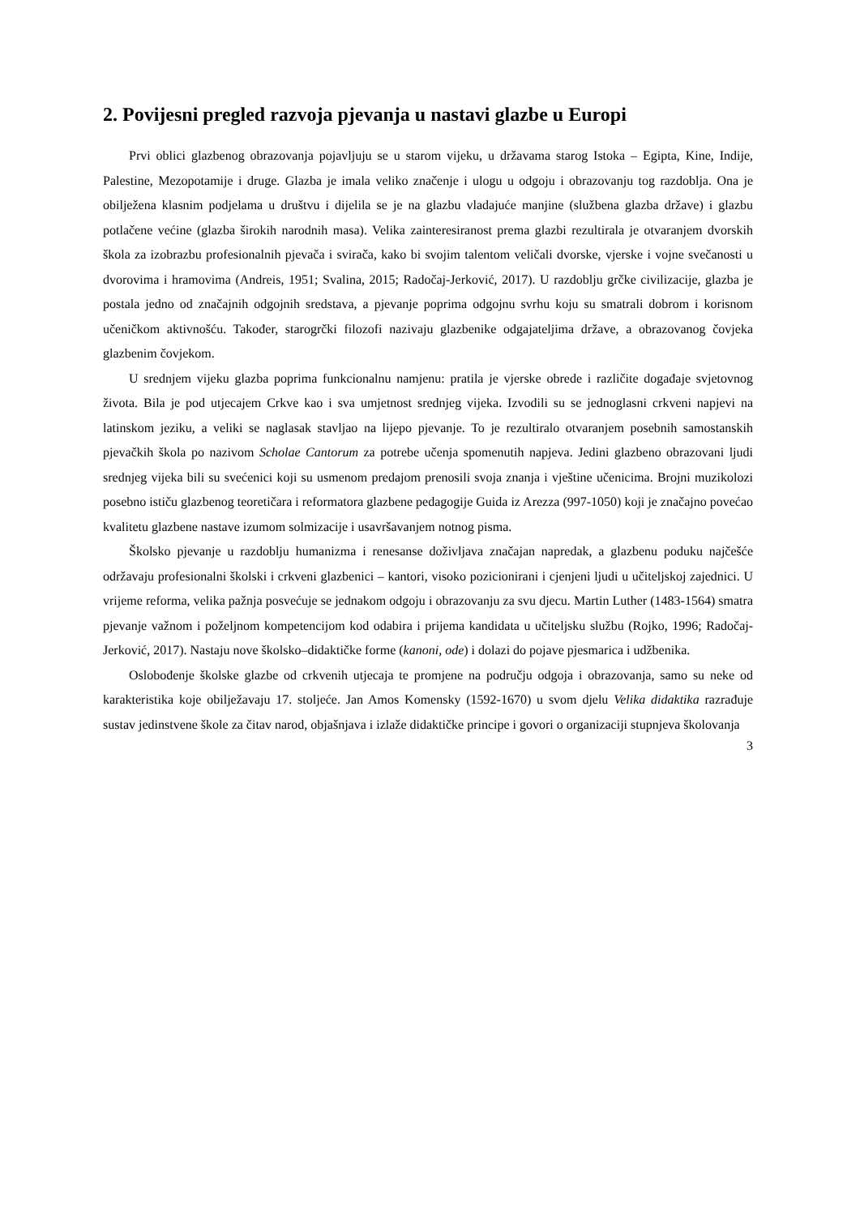2. Povijesni pregled razvoja pjevanja u nastavi glazbe u Europi
Prvi oblici glazbenog obrazovanja pojavljuju se u starom vijeku, u državama starog Istoka – Egipta, Kine, Indije, Palestine, Mezopotamije i druge. Glazba je imala veliko značenje i ulogu u odgoju i obrazovanju tog razdoblja. Ona je obilježena klasnim podjelama u društvu i dijelila se je na glazbu vladajuće manjine (službena glazba države) i glazbu potlačene većine (glazba širokih narodnih masa). Velika zainteresiranost prema glazbi rezultirala je otvaranjem dvorskih škola za izobrazbu profesionalnih pjevača i svirača, kako bi svojim talentom veličali dvorske, vjerske i vojne svečanosti u dvorovima i hramovima (Andreis, 1951; Svalina, 2015; Radočaj-Jerković, 2017). U razdoblju grčke civilizacije, glazba je postala jedno od značajnih odgojnih sredstava, a pjevanje poprima odgojnu svrhu koju su smatrali dobrom i korisnom učeničkom aktivnošću. Također, starogrčki filozofi nazivaju glazbenike odgajateljima države, a obrazovanog čovjeka glazbenim čovjekom.
U srednjem vijeku glazba poprima funkcionalnu namjenu: pratila je vjerske obrede i različite događaje svjetovnog života. Bila je pod utjecajem Crkve kao i sva umjetnost srednjeg vijeka. Izvodili su se jednoglasni crkveni napjevi na latinskom jeziku, a veliki se naglasak stavljao na lijepo pjevanje. To je rezultiralo otvaranjem posebnih samostanskih pjevačkih škola po nazivom Scholae Cantorum za potrebe učenja spomenutih napjeva. Jedini glazbeno obrazovani ljudi srednjeg vijeka bili su svećenici koji su usmenom predajom prenosili svoja znanja i vještine učenicima. Brojni muzikolozi posebno ističu glazbenog teoretičara i reformatora glazbene pedagogije Guida iz Arezza (997-1050) koji je značajno povećao kvalitetu glazbene nastave izumom solmizacije i usavršavanjem notnog pisma.
Školsko pjevanje u razdoblju humanizma i renesanse doživljava značajan napredak, a glazbenu poduku najčešće održavaju profesionalni školski i crkveni glazbenici – kantori, visoko pozicionirani i cjenjeni ljudi u učiteljskoj zajednici. U vrijeme reforma, velika pažnja posvećuje se jednakom odgoju i obrazovanju za svu djecu. Martin Luther (1483-1564) smatra pjevanje važnom i poželjnom kompetencijom kod odabira i prijema kandidata u učiteljsku službu (Rojko, 1996; Radočaj-Jerković, 2017). Nastaju nove školsko–didaktičke forme (kanoni, ode) i dolazi do pojave pjesmarica i udžbenika.
Oslobođenje školske glazbe od crkvenih utjecaja te promjene na području odgoja i obrazovanja, samo su neke od karakteristika koje obilježavaju 17. stoljeće. Jan Amos Komensky (1592-1670) u svom djelu Velika didaktika razrađuje sustav jedinstvene škole za čitav narod, objašnjava i izlaže didaktičke principe i govori o organizaciji stupnjeva školovanja
3